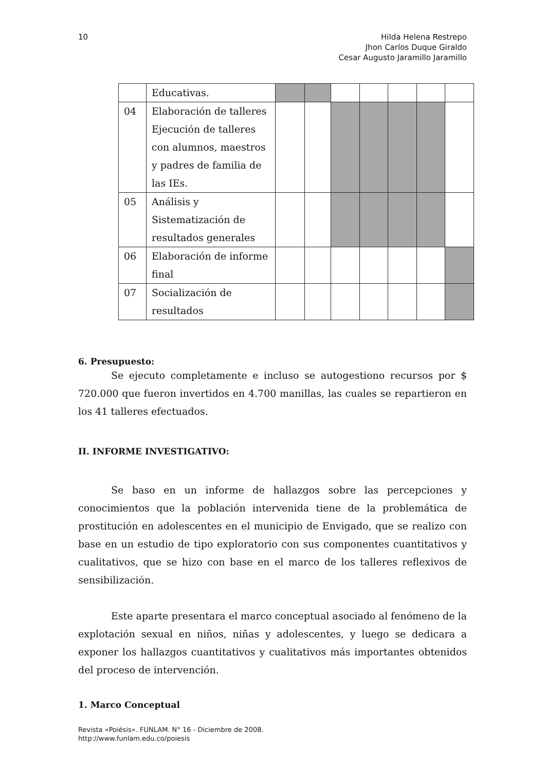10 Hilda Helena Restrepo
Jhon Carlos Duque Giraldo
Cesar Augusto Jaramillo Jaramillo
| | Educativas. | | | | | | | |
| 04 | Elaboración de talleres Ejecución de talleres con alumnos, maestros y padres de familia de las IEs. | | | | | | | |
| 05 | Análisis y Sistematización de resultados generales | | | | | | | |
| 06 | Elaboración de informe final | | | | | | | |
| 07 | Socialización de resultados | | | | | | | |
6. Presupuesto:
Se ejecuto completamente e incluso se autogestiono recursos por $ 720.000 que fueron invertidos en 4.700 manillas, las cuales se repartieron en los 41 talleres efectuados.
II. INFORME INVESTIGATIVO:
Se baso en un informe de hallazgos sobre las percepciones y conocimientos que la población intervenida tiene de la problemática de prostitución en adolescentes en el municipio de Envigado, que se realizo con base en un estudio de tipo exploratorio con sus componentes cuantitativos y cualitativos, que se hizo con base en el marco de los talleres reflexivos de sensibilización.
Este aparte presentara el marco conceptual asociado al fenómeno de la explotación sexual en niños, niñas y adolescentes, y luego se dedicara a exponer los hallazgos cuantitativos y cualitativos más importantes obtenidos del proceso de intervención.
1. Marco Conceptual
Revista «Poiésis». FUNLAM. N° 16 - Diciembre de 2008.
http://www.funlam.edu.co/poiesis